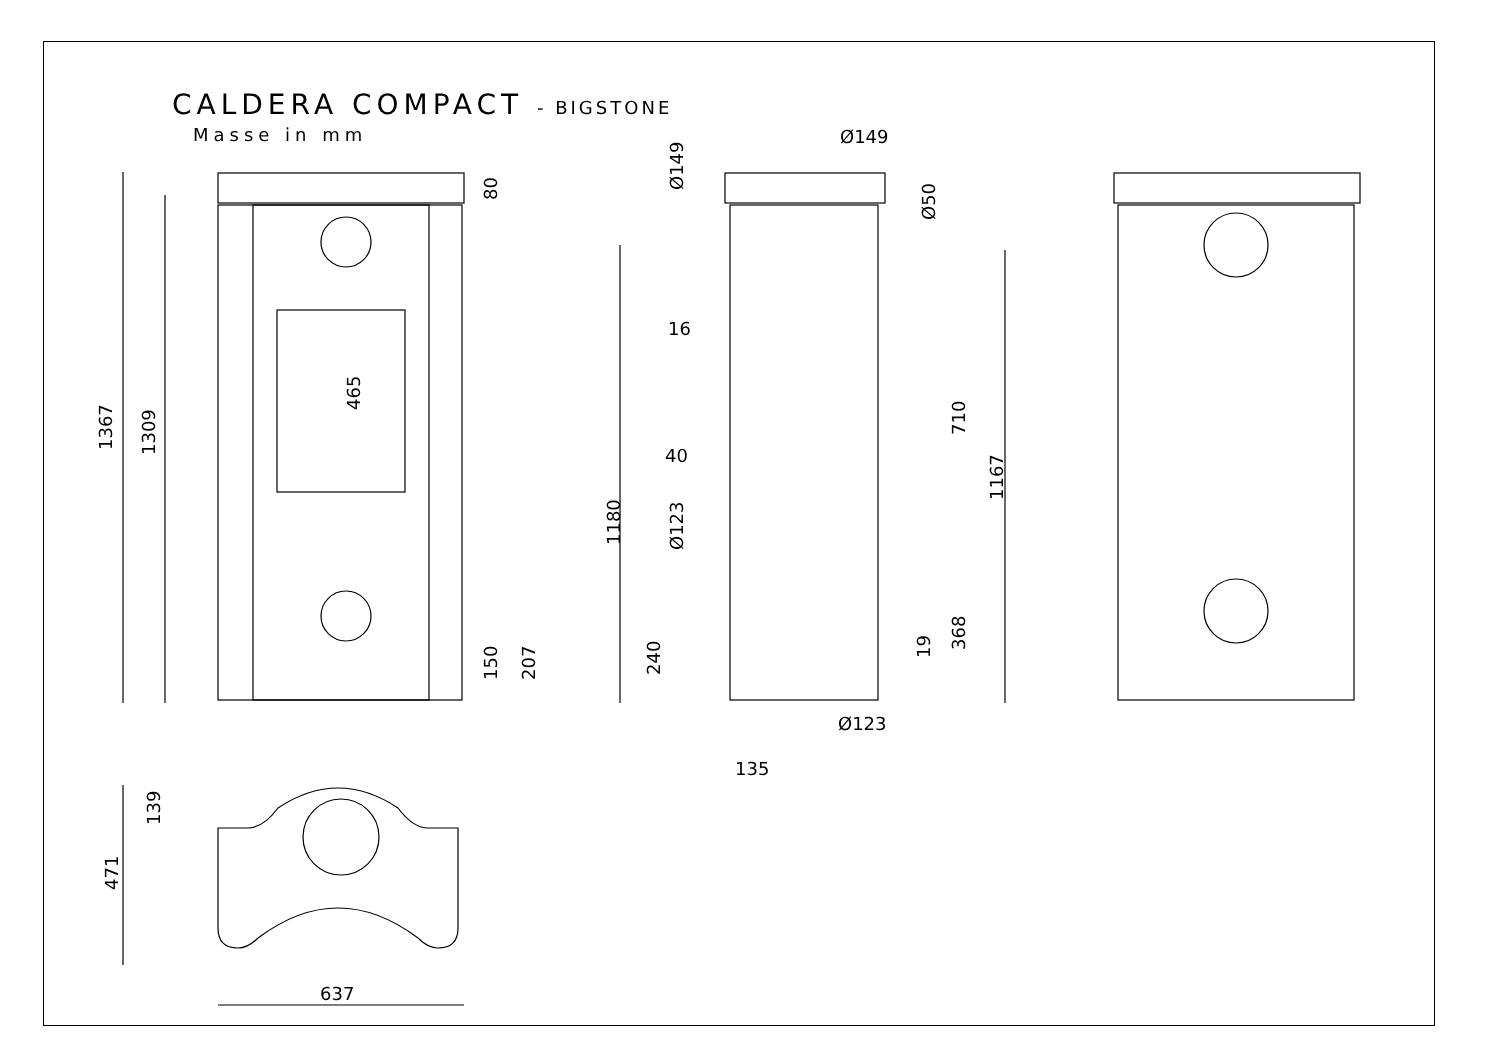CALDERA COMPACT - BIGSTONE
Masse in mm
637
1367
1309
465
80
150
207
139
471
Ø149
Ø149
Ø50
16
40
Ø123
1180
240
Ø123
135
19
368
710
1167